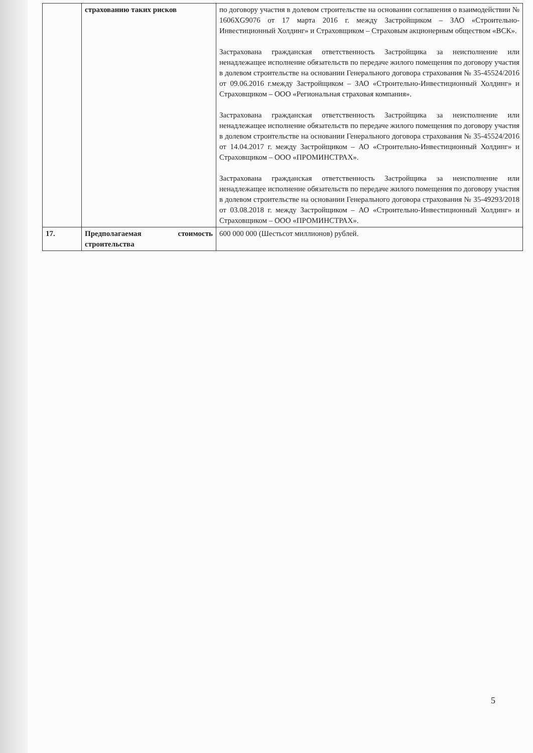| | страхованию таких рисков | по договору участия в долевом строительстве на основании соглашения о взаимодействии № 1606XG9076 от 17 марта 2016 г. между Застройщиком – ЗАО «Строительно-Инвестиционный Холдинг» и Страховщиком – Страховым акционерным обществом «ВСК». Застрахована гражданская ответственность Застройщика за неисполнение или ненадлежащее исполнение обязательств по передаче жилого помещения по договору участия в долевом строительстве на основании Генерального договора страхования № 35-45524/2016 от 09.06.2016 г.между Застройщиком – ЗАО «Строительно-Инвестиционный Холдинг» и Страховщиком – ООО «Региональная страховая компания». Застрахована гражданская ответственность Застройщика за неисполнение или ненадлежащее исполнение обязательств по передаче жилого помещения по договору участия в долевом строительстве на основании Генерального договора страхования № 35-45524/2016 от 14.04.2017 г. между Застройщиком – АО «Строительно-Инвестиционный Холдинг» и Страховщиком – ООО «ПРОМИНСТРАХ». Застрахована гражданская ответственность Застройщика за неисполнение или ненадлежащее исполнение обязательств по передаче жилого помещения по договору участия в долевом строительстве на основании Генерального договора страхования № 35-49293/2018 от 03.08.2018 г. между Застройщиком – АО «Строительно-Инвестиционный Холдинг» и Страховщиком – ООО «ПРОМИНСТРАХ». |
| 17. | Предполагаемая стоимость строительства | 600 000 000 (Шестьсот миллионов) рублей. |
5